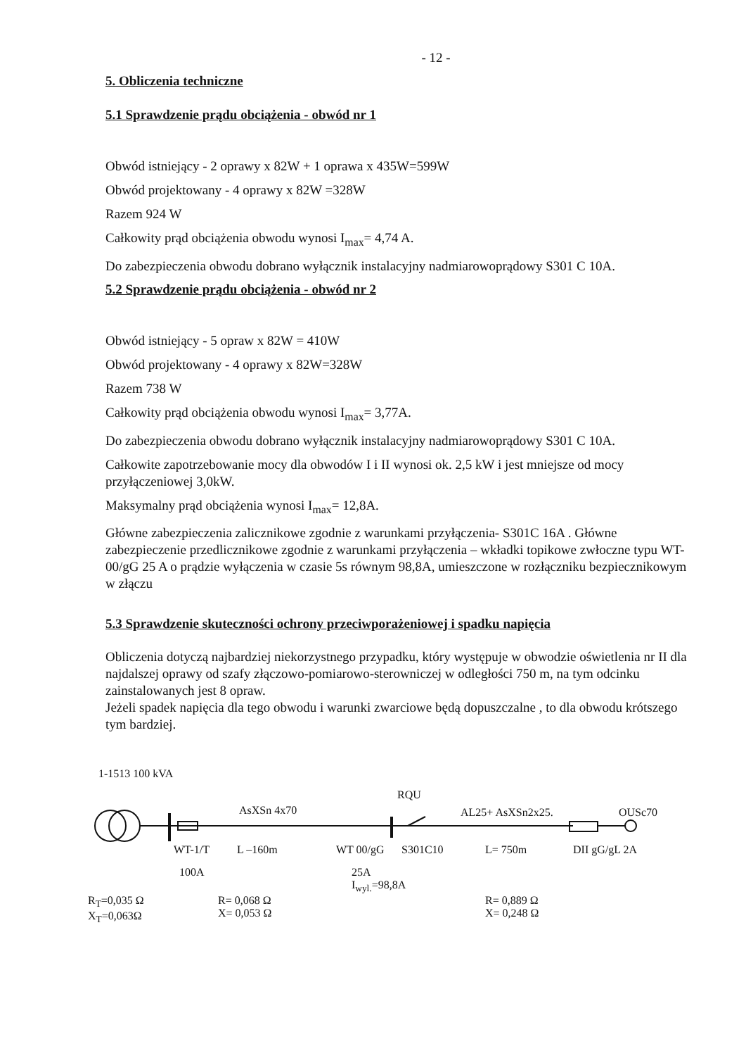- 12 -
5. Obliczenia techniczne
5.1 Sprawdzenie prądu obciążenia - obwód nr 1
Obwód istniejący - 2 oprawy x 82W + 1 oprawa x 435W=599W
Obwód projektowany - 4 oprawy x 82W =328W
Razem 924 W
Całkowity prąd obciążenia obwodu wynosi I<sub>max</sub>= 4,74 A.
Do zabezpieczenia obwodu dobrano wyłącznik instalacyjny nadmiarowoprądowy S301 C 10A.
5.2 Sprawdzenie prądu obciążenia - obwód nr 2
Obwód istniejący - 5 opraw x 82W = 410W
Obwód projektowany - 4 oprawy x 82W=328W
Razem 738 W
Całkowity prąd obciążenia obwodu wynosi I<sub>max</sub>= 3,77A.
Do zabezpieczenia obwodu dobrano wyłącznik instalacyjny nadmiarowoprądowy S301 C 10A.
Całkowite zapotrzebowanie mocy dla obwodów I i II wynosi ok. 2,5 kW i jest mniejsze od mocy przyłączeniowej 3,0kW.
Maksymalny prąd obciążenia wynosi I<sub>max</sub>= 12,8A.
Główne zabezpieczenia zalicznikowe zgodnie z warunkami przyłączenia- S301C 16A . Główne zabezpieczenie przedlicznikowe zgodnie z warunkami przyłączenia – wkładki topikowe zwłoczne typu WT-00/gG 25 A o prądzie wyłączenia w czasie 5s równym 98,8A, umieszczone w rozłączniku bezpiecznikowym w złączu
5.3 Sprawdzenie skuteczności ochrony przeciwporażeniowej i spadku napięcia
Obliczenia dotyczą najbardziej niekorzystnego przypadku, który występuje w obwodzie oświetlenia nr II dla najdalszej oprawy od szafy złączowo-pomiarowo-sterowniczej w odległości 750 m, na tym odcinku zainstalowanych jest 8 opraw.
Jeżeli spadek napięcia dla tego obwodu i warunki zwarciowe będą dopuszczalne , to dla obwodu krótszego tym bardziej.
1-1513 100 kVA
RQU
AsXSn 4x70 AL25+ AsXSn2x25. OUSc70
WT-1/T L –160m WT 00/gG S301C10 L= 750m DII gG/gL 2A
100A
25A
I<sub>wyl.</sub>=98,8A
R<sub>T</sub>=0,035 Ω
X<sub>T</sub>=0,063Ω
R= 0,068 Ω
X= 0,053 Ω
R= 0,889 Ω
X= 0,248 Ω